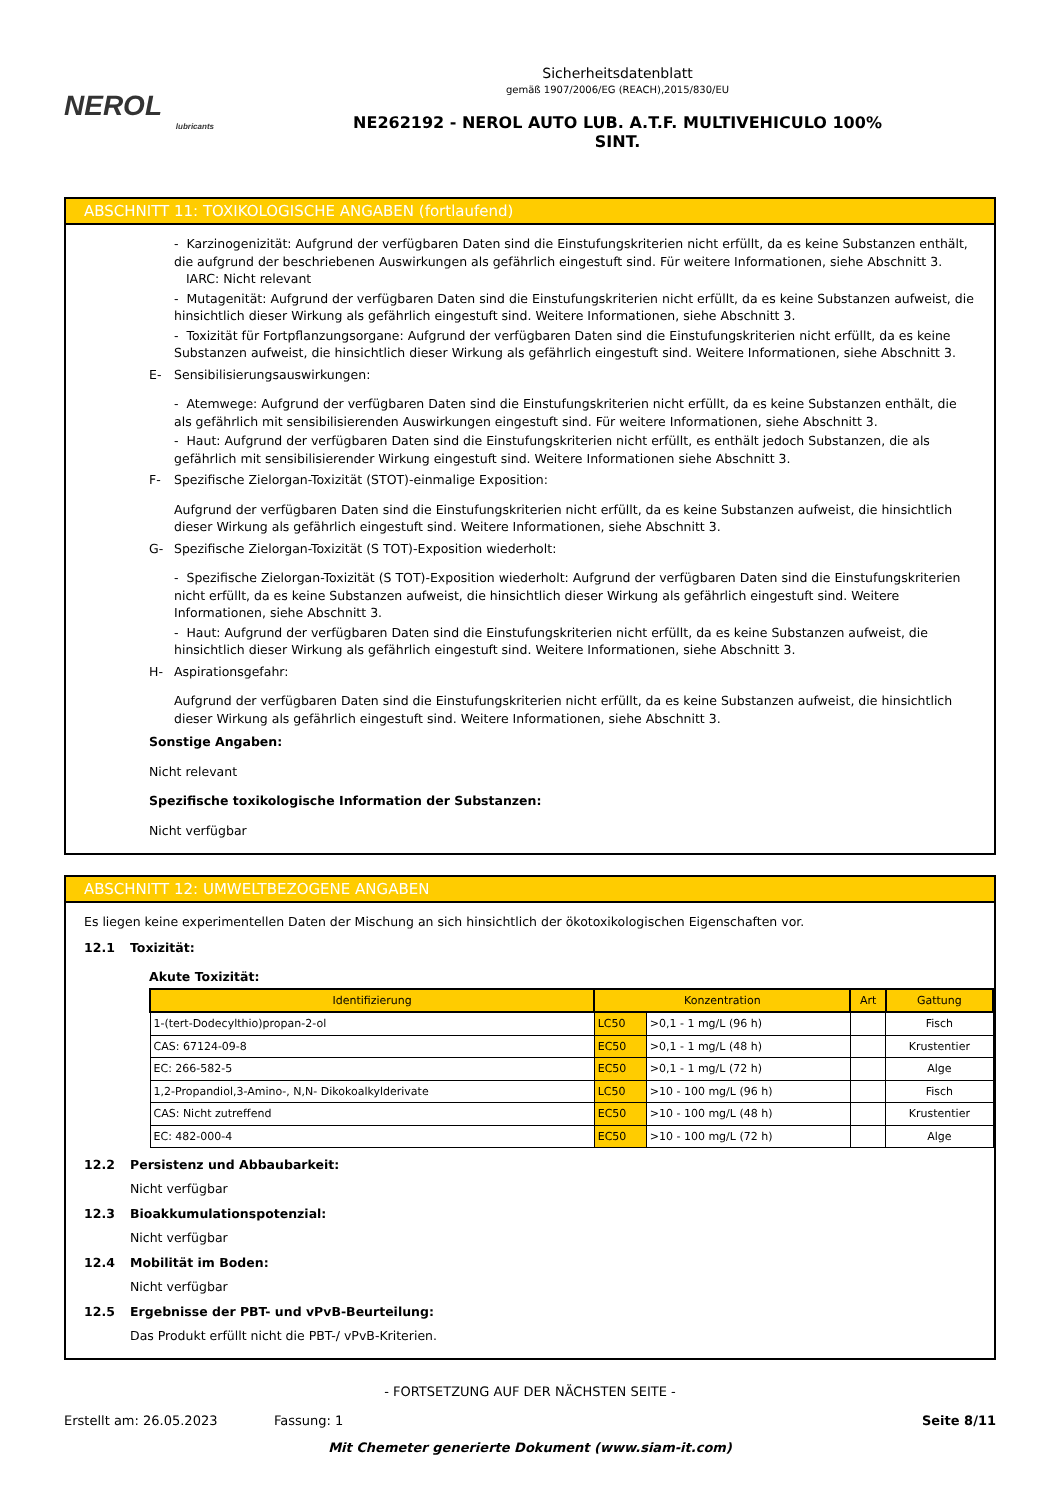NEROL
lubricants
Sicherheitsdatenblatt
gemäß 1907/2006/EG (REACH),2015/830/EU
NE262192 - NEROL AUTO LUB. A.T.F. MULTIVEHICULO 100%
SINT.
ABSCHNITT 11: TOXIKOLOGISCHE ANGABEN (fortlaufend)
- Karzinogenizität: Aufgrund der verfügbaren Daten sind die Einstufungskriterien nicht erfüllt, da es keine Substanzen enthält, die aufgrund der beschriebenen Auswirkungen als gefährlich eingestuft sind. Für weitere Informationen, siehe Abschnitt 3.
IARC: Nicht relevant
- Mutagenität: Aufgrund der verfügbaren Daten sind die Einstufungskriterien nicht erfüllt, da es keine Substanzen aufweist, die hinsichtlich dieser Wirkung als gefährlich eingestuft sind. Weitere Informationen, siehe Abschnitt 3.
- Toxizität für Fortpflanzungsorgane: Aufgrund der verfügbaren Daten sind die Einstufungskriterien nicht erfüllt, da es keine Substanzen aufweist, die hinsichtlich dieser Wirkung als gefährlich eingestuft sind. Weitere Informationen, siehe Abschnitt 3.
E- Sensibilisierungsauswirkungen:
- Atemwege: Aufgrund der verfügbaren Daten sind die Einstufungskriterien nicht erfüllt, da es keine Substanzen enthält, die als gefährlich mit sensibilisierenden Auswirkungen eingestuft sind. Für weitere Informationen, siehe Abschnitt 3.
- Haut: Aufgrund der verfügbaren Daten sind die Einstufungskriterien nicht erfüllt, es enthält jedoch Substanzen, die als gefährlich mit sensibilisierender Wirkung eingestuft sind. Weitere Informationen siehe Abschnitt 3.
F- Spezifische Zielorgan-Toxizität (STOT)-einmalige Exposition:
Aufgrund der verfügbaren Daten sind die Einstufungskriterien nicht erfüllt, da es keine Substanzen aufweist, die hinsichtlich dieser Wirkung als gefährlich eingestuft sind. Weitere Informationen, siehe Abschnitt 3.
G- Spezifische Zielorgan-Toxizität (S TOT)-Exposition wiederholt:
- Spezifische Zielorgan-Toxizität (S TOT)-Exposition wiederholt: Aufgrund der verfügbaren Daten sind die Einstufungskriterien nicht erfüllt, da es keine Substanzen aufweist, die hinsichtlich dieser Wirkung als gefährlich eingestuft sind. Weitere Informationen, siehe Abschnitt 3.
- Haut: Aufgrund der verfügbaren Daten sind die Einstufungskriterien nicht erfüllt, da es keine Substanzen aufweist, die hinsichtlich dieser Wirkung als gefährlich eingestuft sind. Weitere Informationen, siehe Abschnitt 3.
H- Aspirationsgefahr:
Aufgrund der verfügbaren Daten sind die Einstufungskriterien nicht erfüllt, da es keine Substanzen aufweist, die hinsichtlich dieser Wirkung als gefährlich eingestuft sind. Weitere Informationen, siehe Abschnitt 3.
Sonstige Angaben:
Nicht relevant
Spezifische toxikologische Information der Substanzen:
Nicht verfügbar
ABSCHNITT 12: UMWELTBEZOGENE ANGABEN
Es liegen keine experimentellen Daten der Mischung an sich hinsichtlich der ökotoxikologischen Eigenschaften vor.
12.1 Toxizität:
Akute Toxizität:
| Identifizierung | Konzentration | | Art | Gattung |
| --- | --- | --- | --- | --- |
| 1-(tert-Dodecylthio)propan-2-ol | LC50 | >0,1 - 1 mg/L (96 h) | | Fisch |
| CAS: 67124-09-8 | EC50 | >0,1 - 1 mg/L (48 h) | | Krustentier |
| EC: 266-582-5 | EC50 | >0,1 - 1 mg/L (72 h) | | Alge |
| 1,2-Propandiol,3-Amino-, N,N- Dikokoalkylderivate | LC50 | >10 - 100 mg/L (96 h) | | Fisch |
| CAS: Nicht zutreffend | EC50 | >10 - 100 mg/L (48 h) | | Krustentier |
| EC: 482-000-4 | EC50 | >10 - 100 mg/L (72 h) | | Alge |
12.2 Persistenz und Abbaubarkeit:
Nicht verfügbar
12.3 Bioakkumulationspotenzial:
Nicht verfügbar
12.4 Mobilität im Boden:
Nicht verfügbar
12.5 Ergebnisse der PBT- und vPvB-Beurteilung:
Das Produkt erfüllt nicht die PBT-/ vPvB-Kriterien.
- FORTSETZUNG AUF DER NÄCHSTEN SEITE -
Erstellt am: 26.05.2023 Fassung: 1 Seite 8/11
Mit Chemeter generierte Dokument (www.siam-it.com)